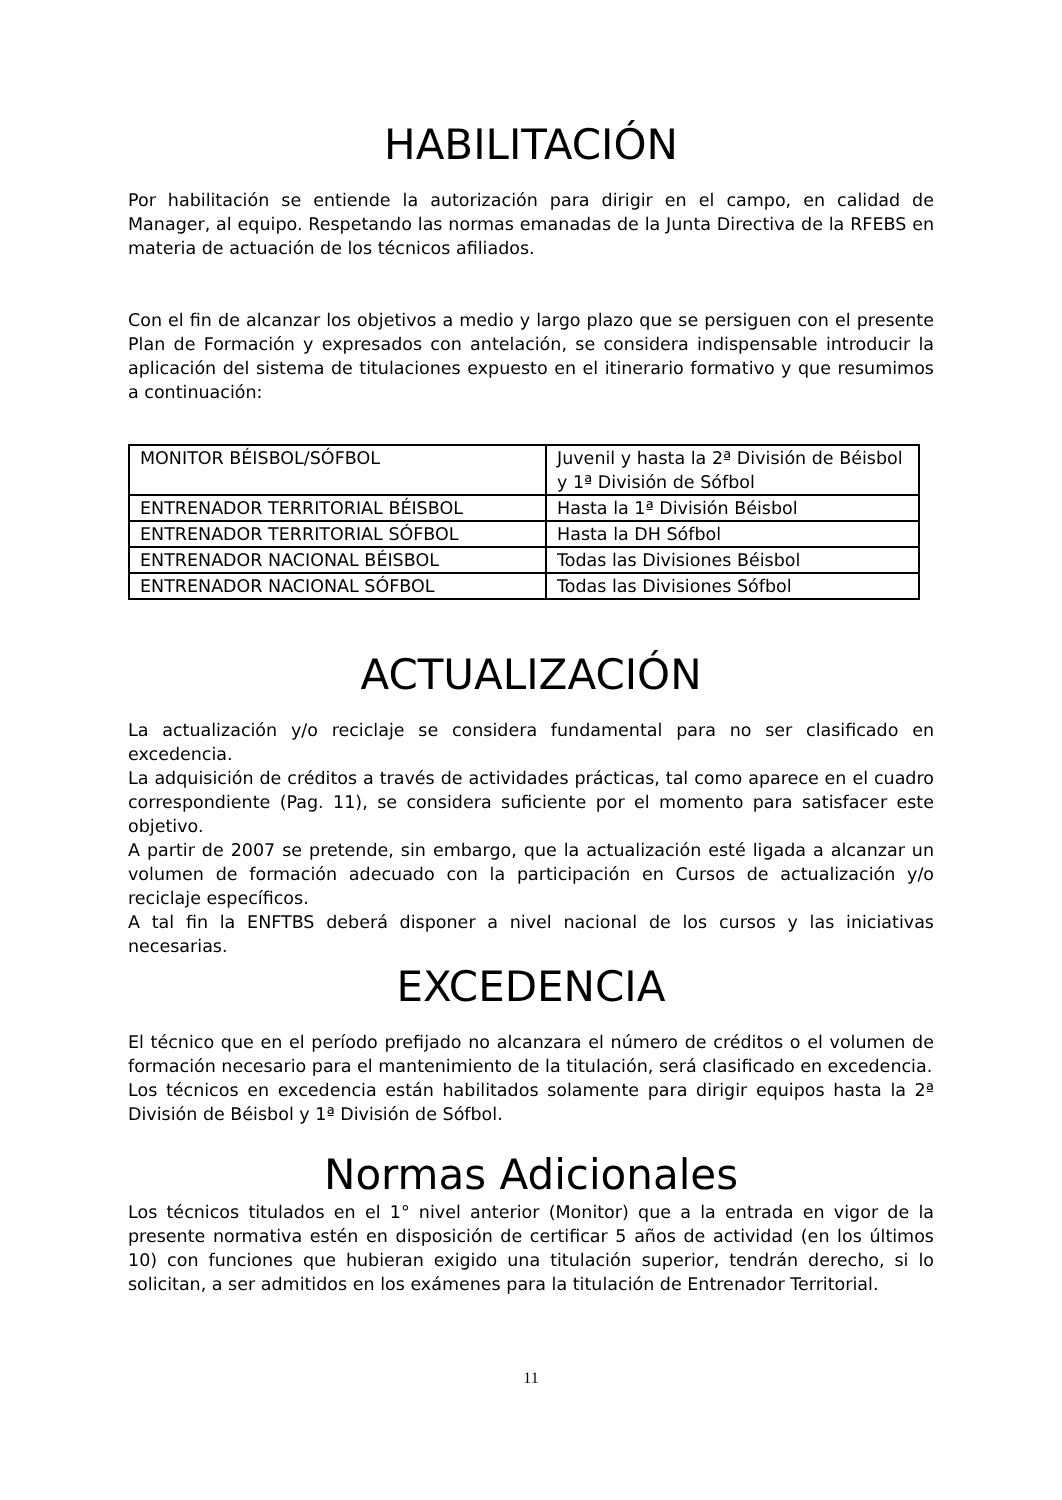HABILITACIÓN
Por habilitación se entiende la autorización para dirigir en el campo, en calidad de Manager, al equipo. Respetando las normas emanadas de la Junta Directiva de la RFEBS en materia de actuación de los técnicos afiliados.
Con el fin de alcanzar los objetivos a medio y largo plazo que se persiguen con el presente Plan de Formación y expresados con antelación, se considera indispensable introducir la aplicación del sistema de titulaciones expuesto en el itinerario formativo y que resumimos a continuación:
| MONITOR BÉISBOL/SÓFBOL | Juvenil y hasta la 2ª División de Béisbol y 1ª División de Sófbol |
| ENTRENADOR TERRITORIAL BÉISBOL | Hasta la 1ª División Béisbol |
| ENTRENADOR TERRITORIAL SÓFBOL | Hasta la DH Sófbol |
| ENTRENADOR NACIONAL BÉISBOL | Todas las Divisiones Béisbol |
| ENTRENADOR NACIONAL SÓFBOL | Todas las Divisiones Sófbol |
ACTUALIZACIÓN
La actualización y/o reciclaje se considera fundamental para no ser clasificado en excedencia.
La adquisición de créditos a través de actividades prácticas, tal como aparece en el cuadro correspondiente (Pag. 11), se considera suficiente por el momento para satisfacer este objetivo.
A partir de 2007 se pretende, sin embargo, que la actualización esté ligada a alcanzar un volumen de formación adecuado con la participación en Cursos de actualización y/o reciclaje específicos.
A tal fin la ENFTBS deberá disponer a nivel nacional de los cursos y las iniciativas necesarias.
EXCEDENCIA
El técnico que en el período prefijado no alcanzara el número de créditos o el volumen de formación necesario para el mantenimiento de la titulación, será clasificado en excedencia.
Los técnicos en excedencia están habilitados solamente para dirigir equipos hasta la 2ª División de Béisbol y 1ª División de Sófbol.
Normas Adicionales
Los técnicos titulados en el 1° nivel anterior (Monitor) que a la entrada en vigor de la presente normativa estén en disposición de certificar 5 años de actividad (en los últimos 10) con funciones que hubieran exigido una titulación superior, tendrán derecho, si lo solicitan, a ser admitidos en los exámenes para la titulación de Entrenador Territorial.
11